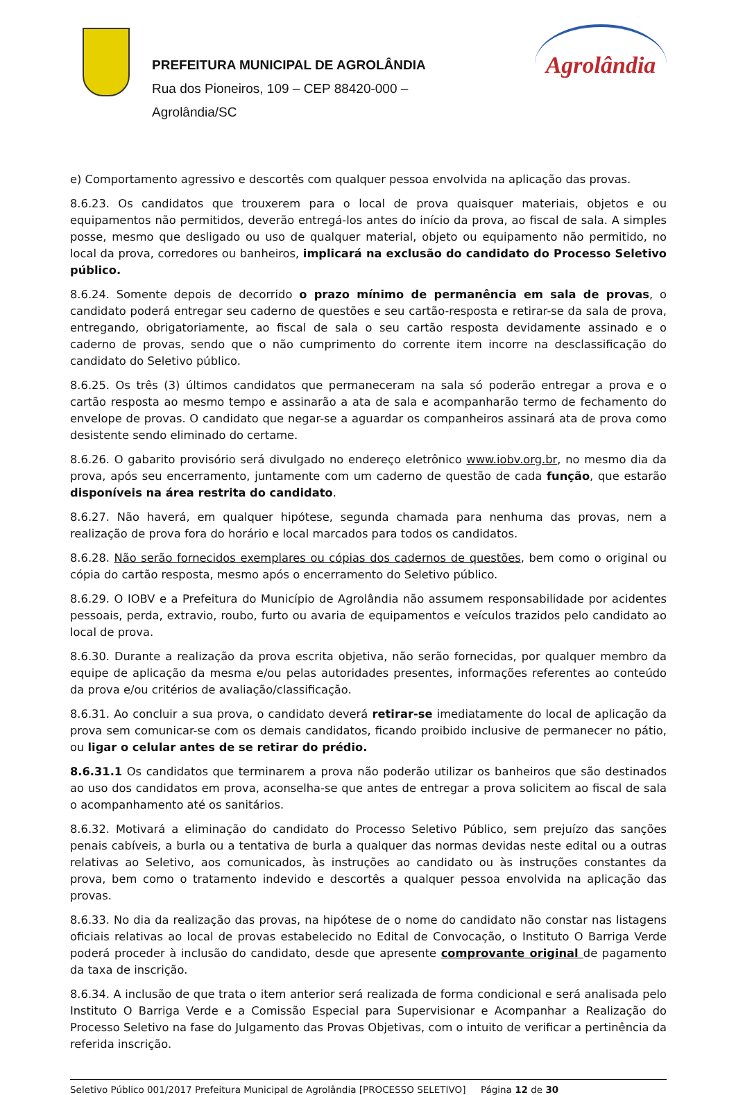PREFEITURA MUNICIPAL DE AGROLÂNDIA
Rua dos Pioneiros, 109 – CEP 88420-000 –
Agrolândia/SC
Agrolândia
e) Comportamento agressivo e descortês com qualquer pessoa envolvida na aplicação das provas.
8.6.23. Os candidatos que trouxerem para o local de prova quaisquer materiais, objetos e ou equipamentos não permitidos, deverão entregá-los antes do início da prova, ao fiscal de sala. A simples posse, mesmo que desligado ou uso de qualquer material, objeto ou equipamento não permitido, no local da prova, corredores ou banheiros, implicará na exclusão do candidato do Processo Seletivo público.
8.6.24. Somente depois de decorrido o prazo mínimo de permanência em sala de provas, o candidato poderá entregar seu caderno de questões e seu cartão-resposta e retirar-se da sala de prova, entregando, obrigatoriamente, ao fiscal de sala o seu cartão resposta devidamente assinado e o caderno de provas, sendo que o não cumprimento do corrente item incorre na desclassificação do candidato do Seletivo público.
8.6.25. Os três (3) últimos candidatos que permaneceram na sala só poderão entregar a prova e o cartão resposta ao mesmo tempo e assinarão a ata de sala e acompanharão termo de fechamento do envelope de provas. O candidato que negar-se a aguardar os companheiros assinará ata de prova como desistente sendo eliminado do certame.
8.6.26. O gabarito provisório será divulgado no endereço eletrônico www.iobv.org.br, no mesmo dia da prova, após seu encerramento, juntamente com um caderno de questão de cada função, que estarão disponíveis na área restrita do candidato.
8.6.27. Não haverá, em qualquer hipótese, segunda chamada para nenhuma das provas, nem a realização de prova fora do horário e local marcados para todos os candidatos.
8.6.28. Não serão fornecidos exemplares ou cópias dos cadernos de questões, bem como o original ou cópia do cartão resposta, mesmo após o encerramento do Seletivo público.
8.6.29. O IOBV e a Prefeitura do Município de Agrolândia não assumem responsabilidade por acidentes pessoais, perda, extravio, roubo, furto ou avaria de equipamentos e veículos trazidos pelo candidato ao local de prova.
8.6.30. Durante a realização da prova escrita objetiva, não serão fornecidas, por qualquer membro da equipe de aplicação da mesma e/ou pelas autoridades presentes, informações referentes ao conteúdo da prova e/ou critérios de avaliação/classificação.
8.6.31. Ao concluir a sua prova, o candidato deverá retirar-se imediatamente do local de aplicação da prova sem comunicar-se com os demais candidatos, ficando proibido inclusive de permanecer no pátio, ou ligar o celular antes de se retirar do prédio.
8.6.31.1 Os candidatos que terminarem a prova não poderão utilizar os banheiros que são destinados ao uso dos candidatos em prova, aconselha-se que antes de entregar a prova solicitem ao fiscal de sala o acompanhamento até os sanitários.
8.6.32. Motivará a eliminação do candidato do Processo Seletivo Público, sem prejuízo das sanções penais cabíveis, a burla ou a tentativa de burla a qualquer das normas devidas neste edital ou a outras relativas ao Seletivo, aos comunicados, às instruções ao candidato ou às instruções constantes da prova, bem como o tratamento indevido e descortês a qualquer pessoa envolvida na aplicação das provas.
8.6.33. No dia da realização das provas, na hipótese de o nome do candidato não constar nas listagens oficiais relativas ao local de provas estabelecido no Edital de Convocação, o Instituto O Barriga Verde poderá proceder à inclusão do candidato, desde que apresente comprovante original de pagamento da taxa de inscrição.
8.6.34. A inclusão de que trata o item anterior será realizada de forma condicional e será analisada pelo Instituto O Barriga Verde e a Comissão Especial para Supervisionar e Acompanhar a Realização do Processo Seletivo na fase do Julgamento das Provas Objetivas, com o intuito de verificar a pertinência da referida inscrição.
Seletivo Público 001/2017 Prefeitura Municipal de Agrolândia [PROCESSO SELETIVO] Página 12 de 30